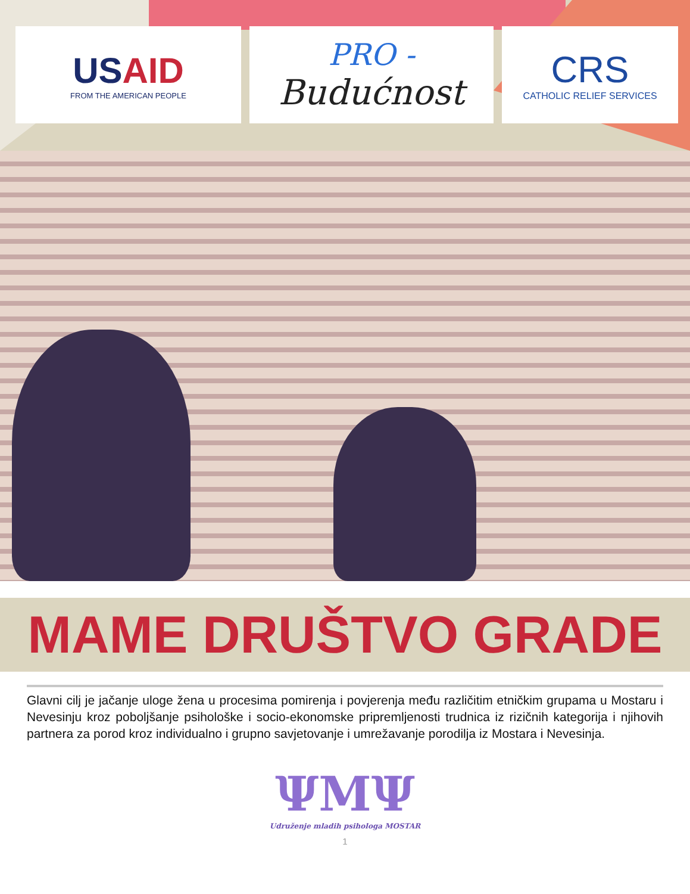USAID
FROM THE AMERICAN PEOPLE
PRO -
Budućnost
CRS
CATHOLIC RELIEF SERVICES
MAME DRUŠTVO GRADE
Glavni cilj je jačanje uloge žena u procesima pomirenja i povjerenja među različitim etničkim grupama u Mostaru i Nevesinju kroz poboljšanje psihološke i socio-ekonomske pripremljenosti trudnica iz rizičnih kategorija i njihovih partnera za porod kroz individualno i grupno savjetovanje i umrežavanje porodilja iz Mostara i Nevesinja.
ΨMΨ
Udruženje mladih psihologa MOSTAR
1